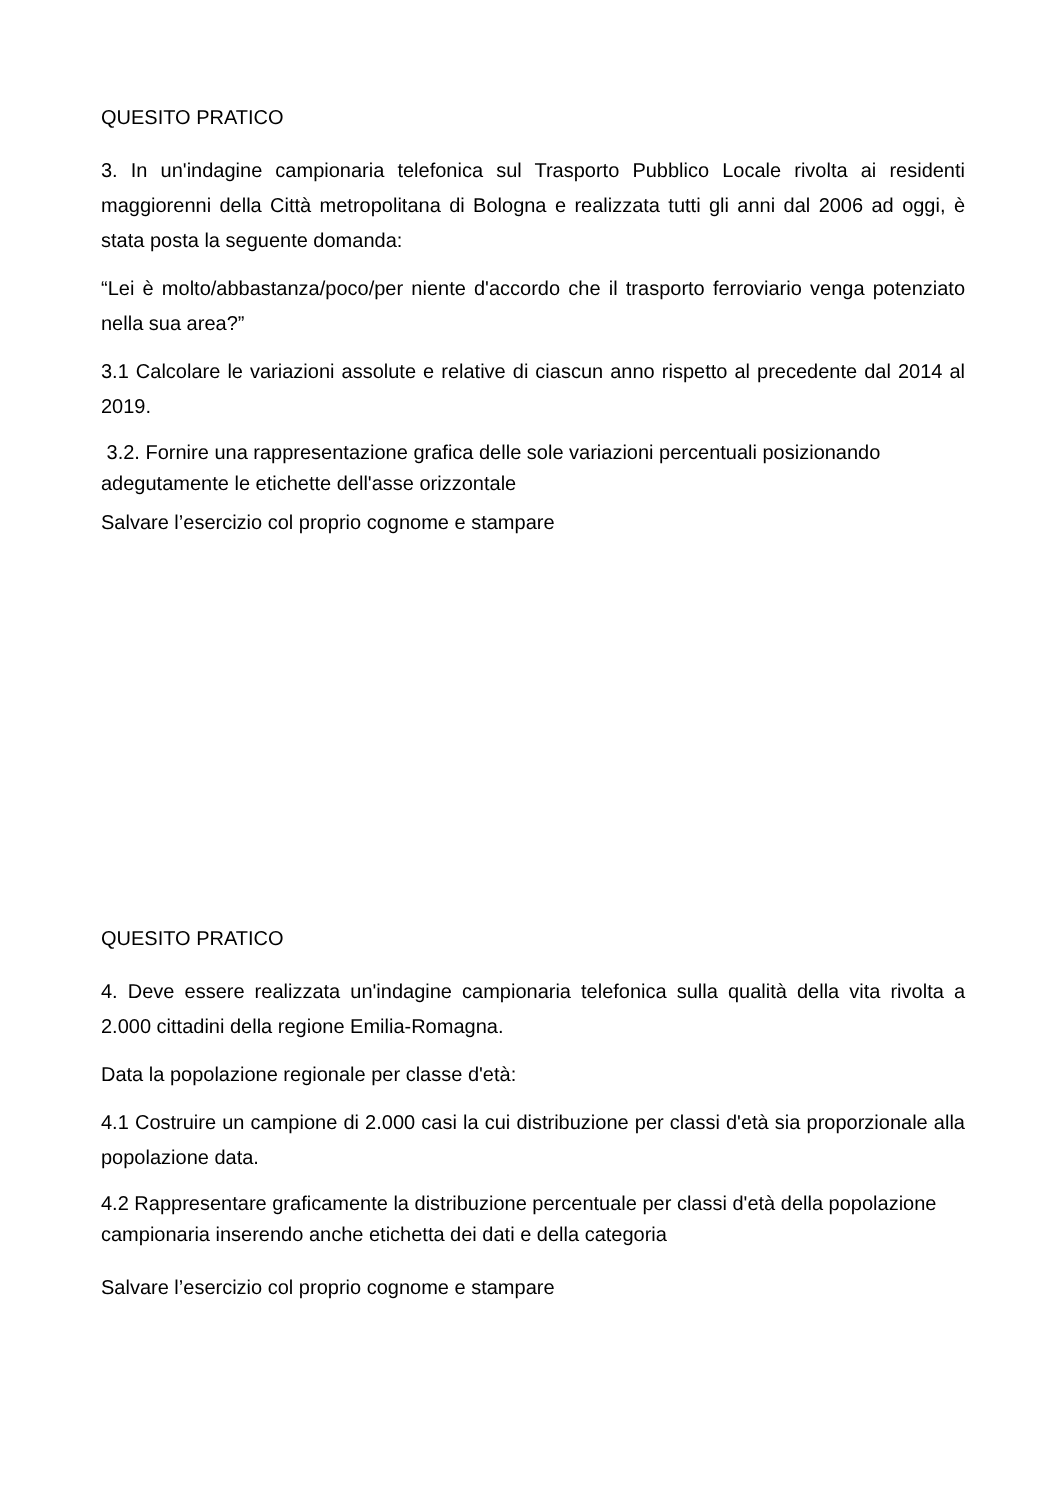QUESITO PRATICO
3. In un'indagine campionaria telefonica sul Trasporto Pubblico Locale rivolta ai residenti maggiorenni della Città metropolitana di Bologna e realizzata tutti gli anni dal 2006 ad oggi, è stata posta la seguente domanda:
“Lei è molto/abbastanza/poco/per niente d'accordo che il trasporto ferroviario venga potenziato nella sua area?”
3.1 Calcolare le variazioni assolute e relative di ciascun anno rispetto al precedente dal 2014 al 2019.
3.2. Fornire una rappresentazione grafica delle sole variazioni percentuali posizionando adegutamente le etichette dell'asse orizzontale
Salvare l’esercizio col proprio cognome e stampare
QUESITO PRATICO
4. Deve essere realizzata un'indagine campionaria telefonica sulla qualità della vita rivolta a 2.000 cittadini della regione Emilia-Romagna.
Data la popolazione regionale per classe d'età:
4.1 Costruire un campione di 2.000 casi la cui distribuzione per classi d'età sia proporzionale alla popolazione data.
4.2 Rappresentare graficamente la distribuzione percentuale per classi d'età della popolazione campionaria inserendo anche etichetta dei dati e della categoria
Salvare l’esercizio col proprio cognome e stampare